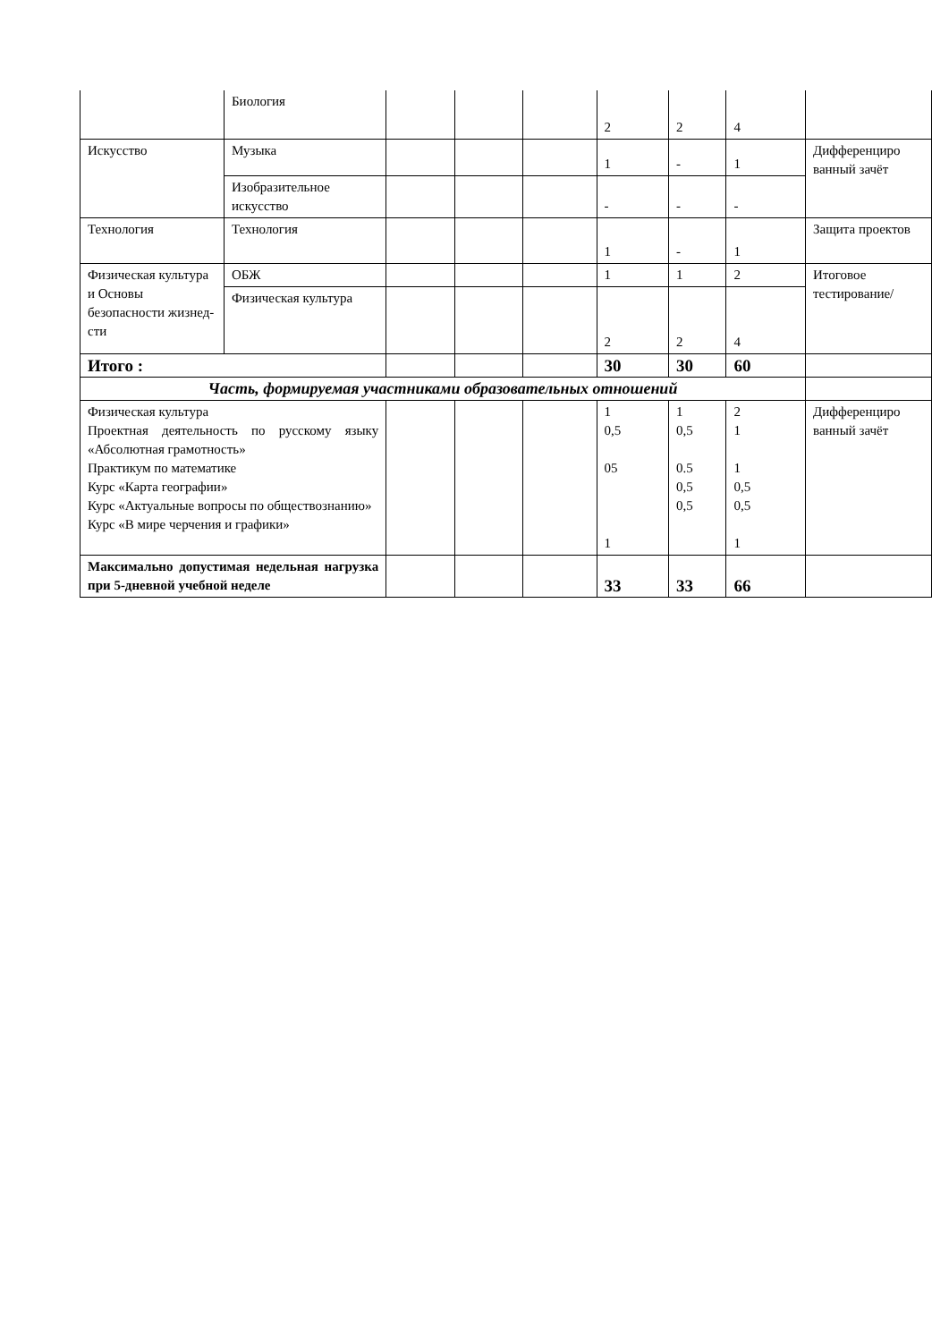| | Биология | | | | 2 | 2 | 4 | |
| Искусство | Музыка | | | | 1 | - | 1 | Дифференциро ванный зачёт |
| | Изобразительное искусство | | | | - | - | - | |
| Технология | Технология | | | | 1 | - | 1 | Защита проектов |
| Физическая культура и Основы безопасности жизнед-сти | ОБЖ | | | | 1 | 1 | 2 | Итоговое тестирование/ |
| | Физическая культура | | | | 2 | 2 | 4 | |
| Итого : | | | | | 30 | 30 | 60 | |
| Часть, формируемая участниками образовательных отношений | | | | | | | | |
| Физическая культура Проектная деятельность по русскому языку «Абсолютная грамотность» Практикум по математике Курс «Карта географии» Курс «Актуальные вопросы по обществознанию» Курс «В мире черчения и графики» | | | | | 1 0,5 05 1 | 1 0,5 0.5 0,5 0,5 | 2 1 1 0,5 0,5 1 | Дифференциро ванный зачёт |
| Максимально допустимая недельная нагрузка при 5-дневной учебной неделе | | | | | 33 | 33 | 66 | |